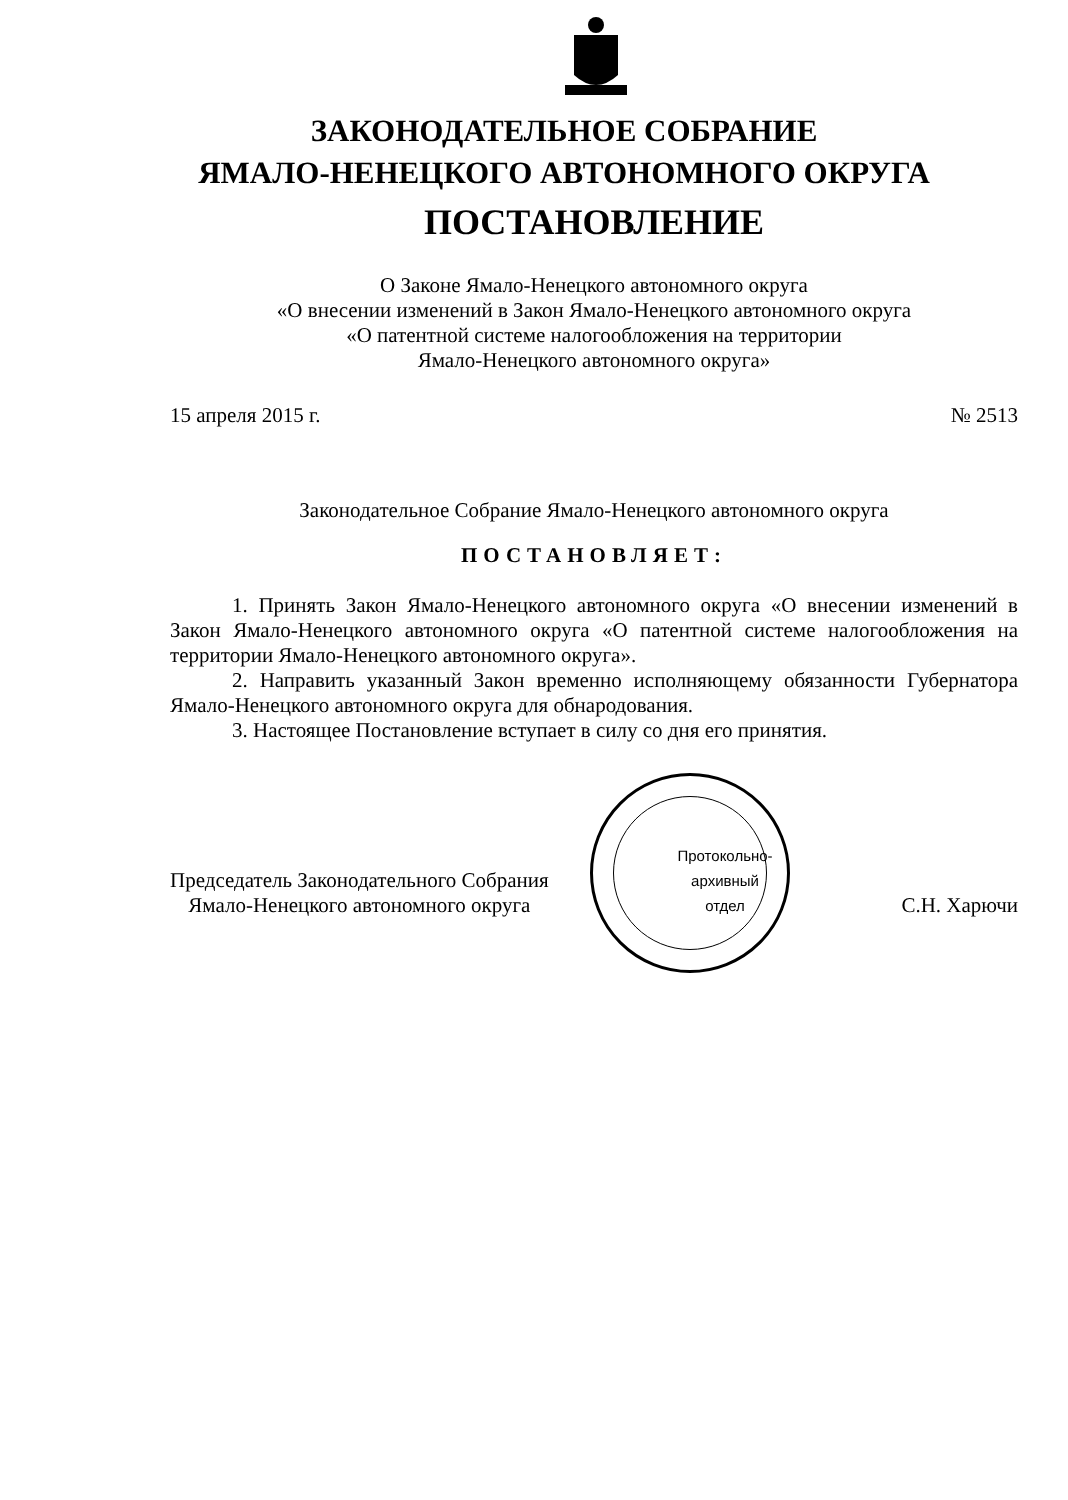ЗАКОНОДАТЕЛЬНОЕ СОБРАНИЕ
ЯМАЛО-НЕНЕЦКОГО АВТОНОМНОГО ОКРУГА
ПОСТАНОВЛЕНИЕ
О Законе Ямало-Ненецкого автономного округа
«О внесении изменений в Закон Ямало-Ненецкого автономного округа
«О патентной системе налогообложения на территории
Ямало-Ненецкого автономного округа»
15 апреля 2015 г. № 2513
Законодательное Собрание Ямало-Ненецкого автономного округа
ПОСТАНОВЛЯЕТ:
1. Принять Закон Ямало-Ненецкого автономного округа «О внесении изменений в Закон Ямало-Ненецкого автономного округа «О патентной системе налогообложения на территории Ямало-Ненецкого автономного округа».
2. Направить указанный Закон временно исполняющему обязанности Губернатора Ямало-Ненецкого автономного округа для обнародования.
3. Настоящее Постановление вступает в силу со дня его принятия.
Председатель Законодательного Собрания
Ямало-Ненецкого автономного округа
Протокольно-
архивный
отдел
С.Н. Харючи